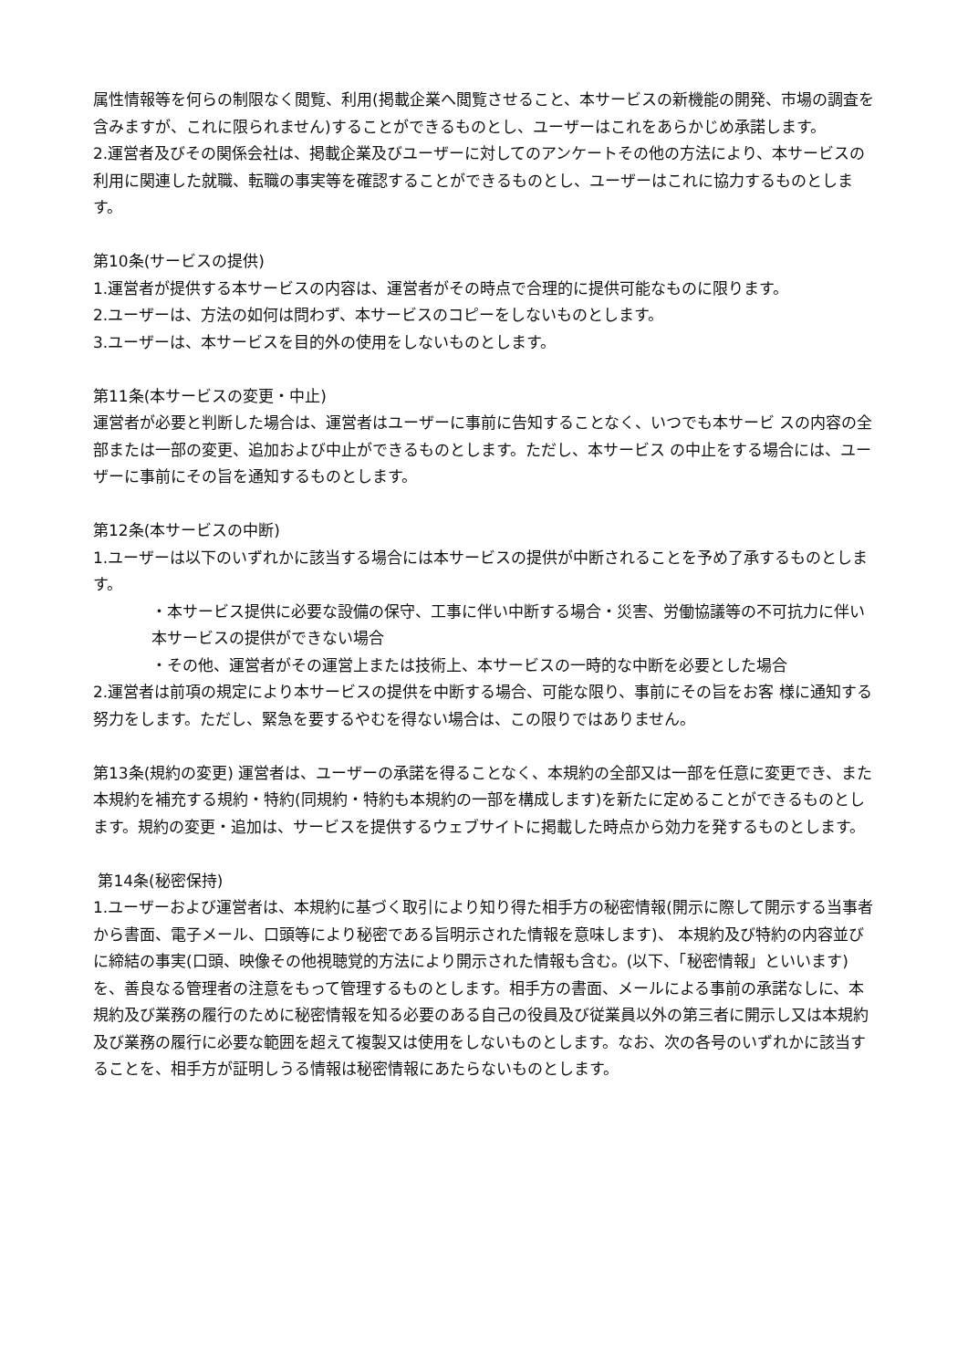属性情報等を何らの制限なく閲覧、利用(掲載企業へ閲覧させること、本サービスの新機能の開発、市場の調査を含みますが、これに限られません)することができるものとし、ユーザーはこれをあらかじめ承諾します。
2.運営者及びその関係会社は、掲載企業及びユーザーに対してのアンケートその他の方法により、本サービスの利用に関連した就職、転職の事実等を確認することができるものとし、ユーザーはこれに協力するものとします。
第10条(サービスの提供)
1.運営者が提供する本サービスの内容は、運営者がその時点で合理的に提供可能なものに限ります。
2.ユーザーは、方法の如何は問わず、本サービスのコピーをしないものとします。
3.ユーザーは、本サービスを目的外の使用をしないものとします。
第11条(本サービスの変更・中止)
運営者が必要と判断した場合は、運営者はユーザーに事前に告知することなく、いつでも本サービ スの内容の全部または一部の変更、追加および中止ができるものとします。ただし、本サービス の中止をする場合には、ユーザーに事前にその旨を通知するものとします。
第12条(本サービスの中断)
1.ユーザーは以下のいずれかに該当する場合には本サービスの提供が中断されることを予め了承するものとします。
・本サービス提供に必要な設備の保守、工事に伴い中断する場合・災害、労働協議等の不可抗力に伴い本サービスの提供ができない場合
・その他、運営者がその運営上または技術上、本サービスの一時的な中断を必要とした場合
2.運営者は前項の規定により本サービスの提供を中断する場合、可能な限り、事前にその旨をお客 様に通知する努力をします。ただし、緊急を要するやむを得ない場合は、この限りではありません。
第13条(規約の変更) 運営者は、ユーザーの承諾を得ることなく、本規約の全部又は一部を任意に変更でき、また本規約を補充する規約・特約(同規約・特約も本規約の一部を構成します)を新たに定めることができるものとします。規約の変更・追加は、サービスを提供するウェブサイトに掲載した時点から効力を発するものとします。
第14条(秘密保持)
1.ユーザーおよび運営者は、本規約に基づく取引により知り得た相手方の秘密情報(開示に際して開示する当事者から書面、電子メール、口頭等により秘密である旨明示された情報を意味します)、 本規約及び特約の内容並びに締結の事実(口頭、映像その他視聴覚的方法により開示された情報も含む。(以下、「秘密情報」といいます)を、善良なる管理者の注意をもって管理するものとします。相手方の書面、メールによる事前の承諾なしに、本規約及び業務の履行のために秘密情報を知る必要のある自己の役員及び従業員以外の第三者に開示し又は本規約及び業務の履行に必要な範囲を超えて複製又は使用をしないものとします。なお、次の各号のいずれかに該当することを、相手方が証明しうる情報は秘密情報にあたらないものとします。